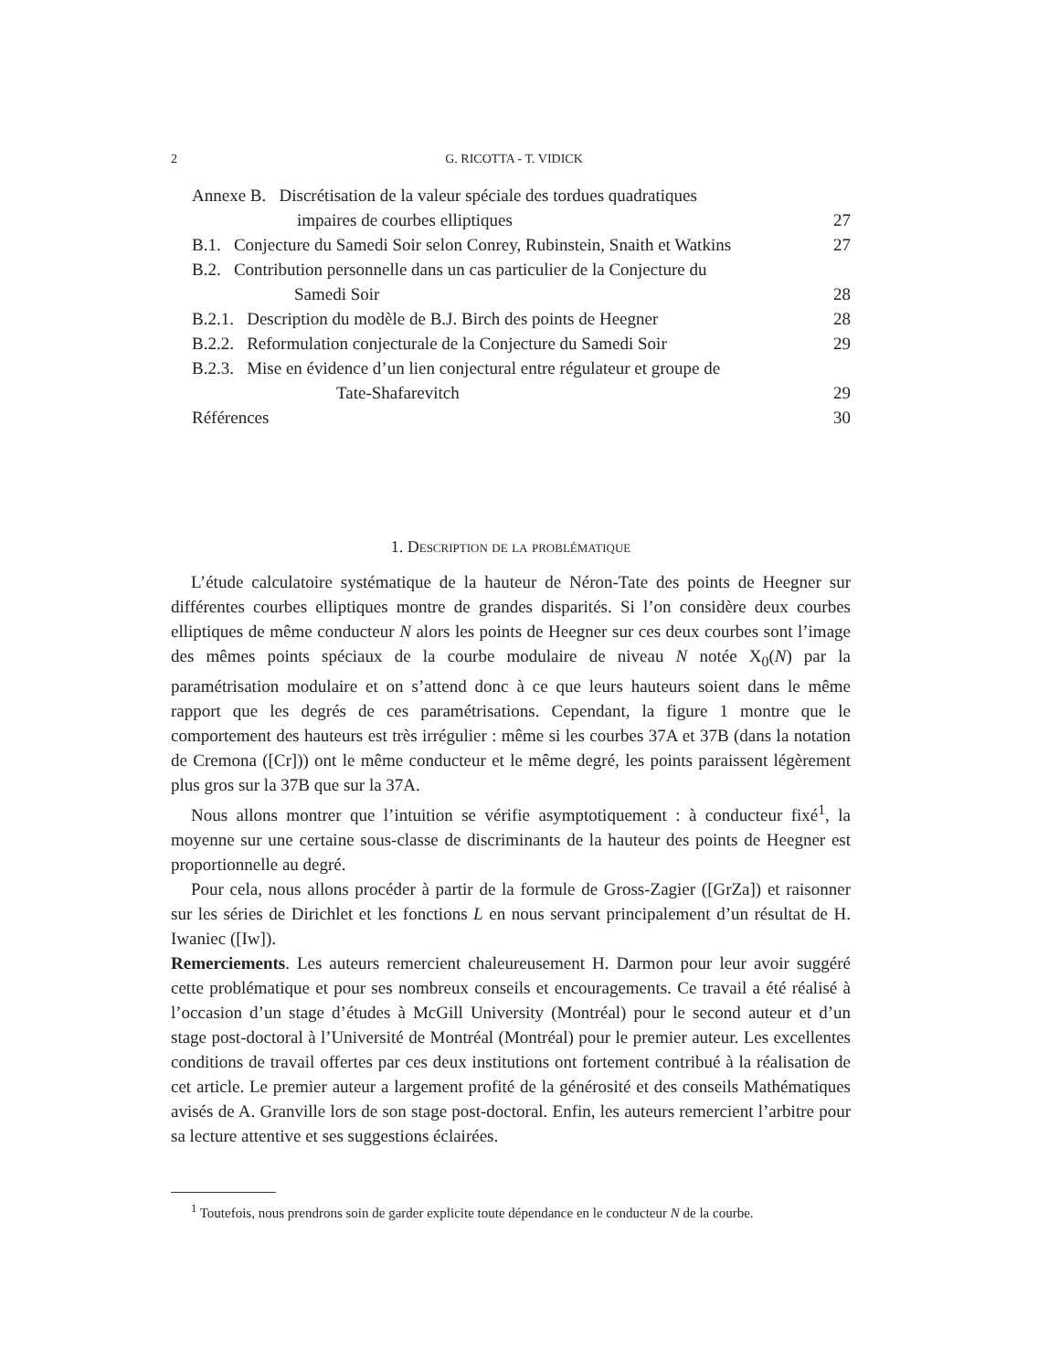2 G. RICOTTA - T. VIDICK
Annexe B. Discrétisation de la valeur spéciale des tordues quadratiques
impaires de courbes elliptiques 27
B.1. Conjecture du Samedi Soir selon Conrey, Rubinstein, Snaith et Watkins 27
B.2. Contribution personnelle dans un cas particulier de la Conjecture du
Samedi Soir 28
B.2.1. Description du modèle de B.J. Birch des points de Heegner 28
B.2.2. Reformulation conjecturale de la Conjecture du Samedi Soir 29
B.2.3. Mise en évidence d’un lien conjectural entre régulateur et groupe de
Tate-Shafarevitch 29
Références 30
1. Description de la problématique
L’étude calculatoire systématique de la hauteur de Néron-Tate des points de Heegner sur différentes courbes elliptiques montre de grandes disparités. Si l’on considère deux courbes elliptiques de même conducteur N alors les points de Heegner sur ces deux courbes sont l’image des mêmes points spéciaux de la courbe modulaire de niveau N notée X<sub>0</sub>(N) par la paramétrisation modulaire et on s’attend donc à ce que leurs hauteurs soient dans le même rapport que les degrés de ces paramétrisations. Cependant, la figure 1 montre que le comportement des hauteurs est très irrégulier : même si les courbes 37A et 37B (dans la notation de Cremona ([Cr])) ont le même conducteur et le même degré, les points paraissent légèrement plus gros sur la 37B que sur la 37A.
Nous allons montrer que l’intuition se vérifie asymptotiquement : à conducteur fixé<sup>1</sup>, la moyenne sur une certaine sous-classe de discriminants de la hauteur des points de Heegner est proportionnelle au degré.
Pour cela, nous allons procéder à partir de la formule de Gross-Zagier ([GrZa]) et raisonner sur les séries de Dirichlet et les fonctions L en nous servant principalement d’un résultat de H. Iwaniec ([Iw]).
Remerciements. Les auteurs remercient chaleureusement H. Darmon pour leur avoir suggéré cette problématique et pour ses nombreux conseils et encouragements. Ce travail a été réalisé à l’occasion d’un stage d’études à McGill University (Montréal) pour le second auteur et d’un stage post-doctoral à l’Université de Montréal (Montréal) pour le premier auteur. Les excellentes conditions de travail offertes par ces deux institutions ont fortement contribué à la réalisation de cet article. Le premier auteur a largement profité de la générosité et des conseils Mathématiques avisés de A. Granville lors de son stage post-doctoral. Enfin, les auteurs remercient l’arbitre pour sa lecture attentive et ses suggestions éclairées.
<sup>1</sup> Toutefois, nous prendrons soin de garder explicite toute dépendance en le conducteur N de la courbe.